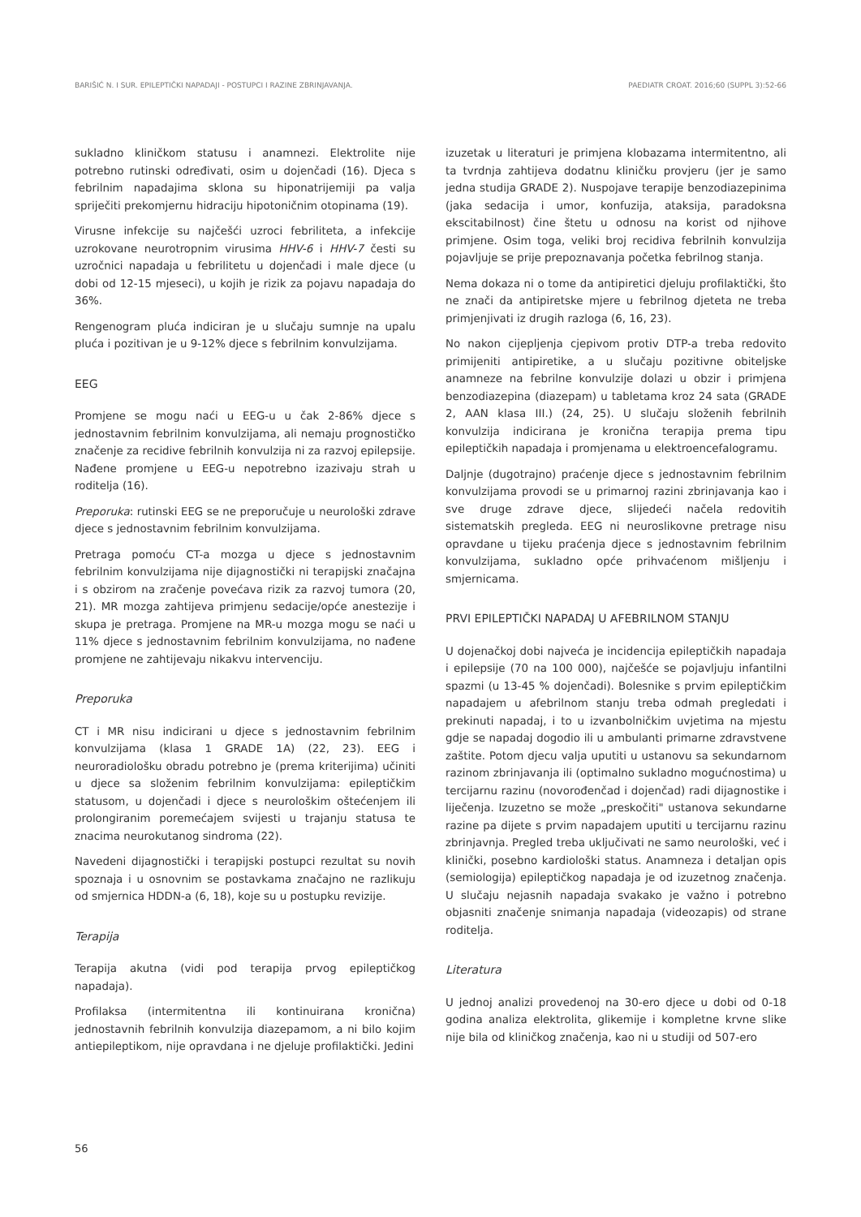BARIŠIĆ N. I SUR. EPILEPTIČKI NAPADAJI - POSTUPCI I RAZINE ZBRINJAVANJA. PAEDIATR CROAT. 2016;60 (SUPPL 3):52-66
sukladno kliničkom statusu i anamnezi. Elektrolite nije potrebno rutinski određivati, osim u dojenčadi (16). Djeca s febrilnim napadajima sklona su hiponatrijemiji pa valja spriječiti prekomjernu hidraciju hipotoničnim otopinama (19).
Virusne infekcije su najčešći uzroci febriliteta, a infekcije uzrokovane neurotropnim virusima HHV-6 i HHV-7 česti su uzročnici napadaja u febrilitetu u dojenčadi i male djece (u dobi od 12-15 mjeseci), u kojih je rizik za pojavu napadaja do 36%.
Rengenogram pluća indiciran je u slučaju sumnje na upalu pluća i pozitivan je u 9-12% djece s febrilnim konvulzijama.
EEG
Promjene se mogu naći u EEG-u u čak 2-86% djece s jednostavnim febrilnim konvulzijama, ali nemaju prognostičko značenje za recidive febrilnih konvulzija ni za razvoj epilepsije. Nađene promjene u EEG-u nepotrebno izazivaju strah u roditelja (16).
Preporuka: rutinski EEG se ne preporučuje u neurološki zdrave djece s jednostavnim febrilnim konvulzijama.
Pretraga pomoću CT-a mozga u djece s jednostavnim febrilnim konvulzijama nije dijagnostički ni terapijski značajna i s obzirom na zračenje povećava rizik za razvoj tumora (20, 21). MR mozga zahtijeva primjenu sedacije/opće anestezije i skupa je pretraga. Promjene na MR-u mozga mogu se naći u 11% djece s jednostavnim febrilnim konvulzijama, no nađene promjene ne zahtijevaju nikakvu intervenciju.
Preporuka
CT i MR nisu indicirani u djece s jednostavnim febrilnim konvulzijama (klasa 1 GRADE 1A) (22, 23). EEG i neuroradiološku obradu potrebno je (prema kriterijima) učiniti u djece sa složenim febrilnim konvulzijama: epileptičkim statusom, u dojenčadi i djece s neurološkim oštećenjem ili prolongiranim poremećajem svijesti u trajanju statusa te znacima neurokutanog sindroma (22).
Navedeni dijagnostički i terapijski postupci rezultat su novih spoznaja i u osnovnim se postavkama značajno ne razlikuju od smjernica HDDN-a (6, 18), koje su u postupku revizije.
Terapija
Terapija akutna (vidi pod terapija prvog epileptičkog napadaja).
Profilaksa (intermitentna ili kontinuirana kronična) jednostavnih febrilnih konvulzija diazepamom, a ni bilo kojim antiepileptikom, nije opravdana i ne djeluje profilaktički. Jedini
izuzetak u literaturi je primjena klobazama intermitentno, ali ta tvrdnja zahtijeva dodatnu kliničku provjeru (jer je samo jedna studija GRADE 2). Nuspojave terapije benzodiazepinima (jaka sedacija i umor, konfuzija, ataksija, paradoksna ekscitabilnost) čine štetu u odnosu na korist od njihove primjene. Osim toga, veliki broj recidiva febrilnih konvulzija pojavljuje se prije prepoznavanja početka febrilnog stanja.
Nema dokaza ni o tome da antipiretici djeluju profilaktički, što ne znači da antipiretske mjere u febrilnog djeteta ne treba primjenjivati iz drugih razloga (6, 16, 23).
No nakon cijepljenja cjepivom protiv DTP-a treba redovito primijeniti antipiretike, a u slučaju pozitivne obiteljske anamneze na febrilne konvulzije dolazi u obzir i primjena benzodiazepina (diazepam) u tabletama kroz 24 sata (GRADE 2, AAN klasa III.) (24, 25). U slučaju složenih febrilnih konvulzija indicirana je kronična terapija prema tipu epileptičkih napadaja i promjenama u elektroencefalogramu.
Daljnje (dugotrajno) praćenje djece s jednostavnim febrilnim konvulzijama provodi se u primarnoj razini zbrinjavanja kao i sve druge zdrave djece, slijedeći načela redovitih sistematskih pregleda. EEG ni neuroslikovne pretrage nisu opravdane u tijeku praćenja djece s jednostavnim febrilnim konvulzijama, sukladno opće prihvaćenom mišljenju i smjernicama.
PRVI EPILEPTIČKI NAPADAJ U AFEBRILNOM STANJU
U dojenačkoj dobi najveća je incidencija epileptičkih napadaja i epilepsije (70 na 100 000), najčešće se pojavljuju infantilni spazmi (u 13-45 % dojenčadi). Bolesnike s prvim epileptičkim napadajem u afebrilnom stanju treba odmah pregledati i prekinuti napadaj, i to u izvanbolničkim uvjetima na mjestu gdje se napadaj dogodio ili u ambulanti primarne zdravstvene zaštite. Potom djecu valja uputiti u ustanovu sa sekundarnom razinom zbrinjavanja ili (optimalno sukladno mogućnostima) u tercijarnu razinu (novorođenčad i dojenčad) radi dijagnostike i liječenja. Izuzetno se može „preskočiti" ustanova sekundarne razine pa dijete s prvim napadajem uputiti u tercijarnu razinu zbrinjavnja. Pregled treba uključivati ne samo neurološki, već i klinički, posebno kardiološki status. Anamneza i detaljan opis (semiologija) epileptičkog napadaja je od izuzetnog značenja. U slučaju nejasnih napadaja svakako je važno i potrebno objasniti značenje snimanja napadaja (videozapis) od strane roditelja.
Literatura
U jednoj analizi provedenoj na 30-ero djece u dobi od 0-18 godina analiza elektrolita, glikemije i kompletne krvne slike nije bila od kliničkog značenja, kao ni u studiji od 507-ero
56